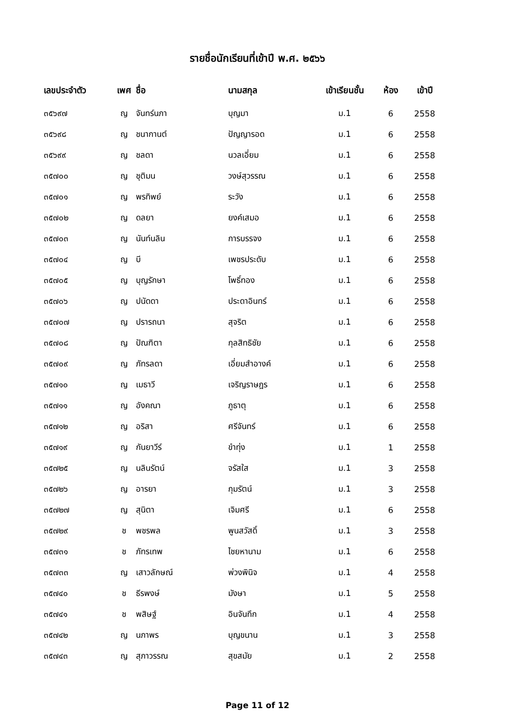รายชื่อนักเรียนที่เข้าปี พ.ศ. ๒๕๖๖
| เลขประจำตัว | เพศ | ชื่อ | นามสกุล | เข้าเรียนชั้น | ห้อง | เข้าปี |
| --- | --- | --- | --- | --- | --- | --- |
| ๓๕๖๙๗ | ญ | จันทร์นภา | บุญมา | ม.1 | 6 | 2558 |
| ๓๕๖๙๘ | ญ | ชนากานต์ | ปัญญารอด | ม.1 | 6 | 2558 |
| ๓๕๖๙๙ | ญ | ชลดา | นวลเอี่ยม | ม.1 | 6 | 2558 |
| ๓๕๗๐๐ | ญ | ชุติมน | วงษ์สุวรรณ | ม.1 | 6 | 2558 |
| ๓๕๗๐๑ | ญ | พรทิพย์ | ระวัง | ม.1 | 6 | 2558 |
| ๓๕๗๐๒ | ญ | ดลยา | ยงค์เสมอ | ม.1 | 6 | 2558 |
| ๓๕๗๐๓ | ญ | นันท์นลิน | การบรรจง | ม.1 | 6 | 2558 |
| ๓๕๗๐๔ | ญ | บี | เพชรประดับ | ม.1 | 6 | 2558 |
| ๓๕๗๐๕ | ญ | บุญรักษา | โพธิ์ทอง | ม.1 | 6 | 2558 |
| ๓๕๗๐๖ | ญ | ปนัดดา | ประดาอินทร์ | ม.1 | 6 | 2558 |
| ๓๕๗๐๗ | ญ | ปรารถนา | สุจริต | ม.1 | 6 | 2558 |
| ๓๕๗๐๘ | ญ | ปัณฑิตา | กุลสิทธิชัย | ม.1 | 6 | 2558 |
| ๓๕๗๐๙ | ญ | ภัทรลดา | เอี่ยมสำอางค์ | ม.1 | 6 | 2558 |
| ๓๕๗๑๐ | ญ | เมธาวี | เจริญราษฎร | ม.1 | 6 | 2558 |
| ๓๕๗๑๑ | ญ | อังคณา | ภูธาตุ | ม.1 | 6 | 2558 |
| ๓๕๗๑๒ | ญ | อริสา | ศรีจันทร์ | ม.1 | 6 | 2558 |
| ๓๕๗๑๙ | ญ | กันยาวีร์ | ขำทุ่ง | ม.1 | 1 | 2558 |
| ๓๕๗๒๕ | ญ | นลินรัตน์ | จรัสใส | ม.1 | 3 | 2558 |
| ๓๕๗๒๖ | ญ | อารยา | กุมรัตน์ | ม.1 | 3 | 2558 |
| ๓๕๗๒๗ | ญ | สุนิตา | เจิมศรี | ม.1 | 6 | 2558 |
| ๓๕๗๒๙ | ช | พชรพล | พูนสวัสดิ์ | ม.1 | 3 | 2558 |
| ๓๕๗๓๑ | ช | ภัทรเทพ | ไชยหานาม | ม.1 | 6 | 2558 |
| ๓๕๗๓๓ | ญ | เสาวลักษณ์ | พ่วงพินิจ | ม.1 | 4 | 2558 |
| ๓๕๗๔๐ | ช | ธีรพงษ์ | มังษา | ม.1 | 5 | 2558 |
| ๓๕๗๔๑ | ช | พสิษฐ์ | อินจันทึก | ม.1 | 4 | 2558 |
| ๓๕๗๔๒ | ญ | นภาพร | บุญขนาน | ม.1 | 3 | 2558 |
| ๓๕๗๔๓ | ญ | สุภาวรรณ | สุขสมัย | ม.1 | 2 | 2558 |
Page 11 of 12